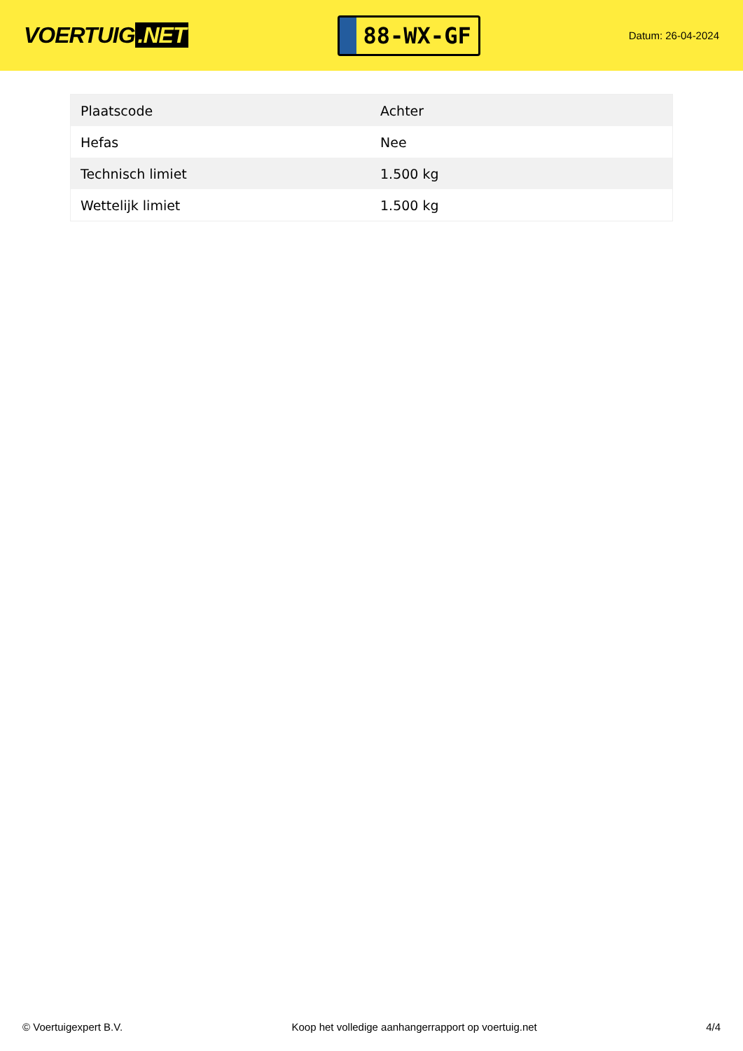VOERTUIG.NET
88-WX-GF
Datum: 26-04-2024
| Plaatscode | Achter |
| Hefas | Nee |
| Technisch limiet | 1.500 kg |
| Wettelijk limiet | 1.500 kg |
© Voertuigexpert B.V. Koop het volledige aanhangerrapport op voertuig.net 4/4